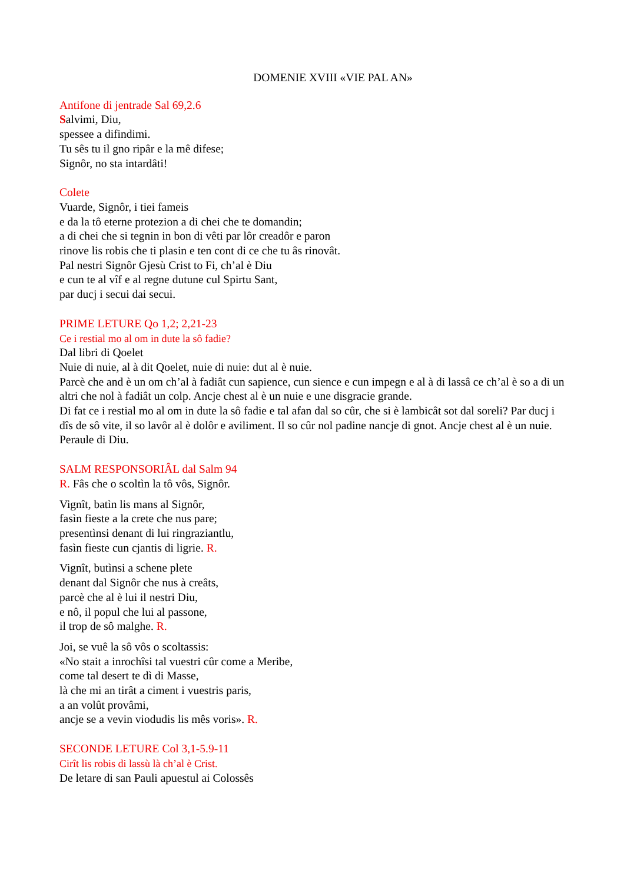DOMENIE XVIII «VIE PAL AN»
Antifone di jentrade Sal 69,2.6
Salvimi, Diu,
spessee a difindimi.
Tu sês tu il gno ripâr e la mê difese;
Signôr, no sta intardâti!
Colete
Vuarde, Signôr, i tiei fameis
e da la tô eterne protezion a di chei che te domandin;
a di chei che si tegnin in bon di vêti par lôr creadôr e paron
rinove lis robis che ti plasin e ten cont di ce che tu âs rinovât.
Pal nestri Signôr Gjesù Crist to Fi, ch’al è Diu
e cun te al vîf e al regne dutune cul Spirtu Sant,
par ducj i secui dai secui.
PRIME LETURE Qo 1,2; 2,21-23
Ce i restial mo al om in dute la sô fadie?
Dal libri di Qoelet
Nuie di nuie, al à dit Qoelet, nuie di nuie: dut al è nuie.
Parcè che and è un om ch’al à fadiât cun sapience, cun sience e cun impegn e al à di lassâ ce ch’al è so a di un altri che nol à fadiât un colp. Ancje chest al è un nuie e une disgracie grande.
Di fat ce i restial mo al om in dute la sô fadie e tal afan dal so cûr, che si è lambicât sot dal soreli? Par ducj i dîs de sô vite, il so lavôr al è dolôr e aviliment. Il so cûr nol padine nancje di gnot. Ancje chest al è un nuie.
Peraule di Diu.
SALM RESPONSORIÂL dal Salm 94
R. Fâs che o scoltìn la tô vôs, Signôr.
Vignît, batìn lis mans al Signôr,
fasìn fieste a la crete che nus pare;
presentìnsi denant di lui ringraziantlu,
fasìn fieste cun cjantis di ligrie. R.
Vignît, butìnsi a schene plete
denant dal Signôr che nus à creâts,
parcè che al è lui il nestri Diu,
e nô, il popul che lui al passone,
il trop de sô malghe. R.
Joi, se vuê la sô vôs o scoltassis:
«No stait a inrochîsi tal vuestri cûr come a Meribe,
come tal desert te dì di Masse,
là che mi an tirât a ciment i vuestris paris,
a an volût provâmi,
ancje se a vevin viodudis lis mês voris». R.
SECONDE LETURE Col 3,1-5.9-11
Cirît lis robis di lassù là ch’al è Crist.
De letare di san Pauli apuestul ai Colossês